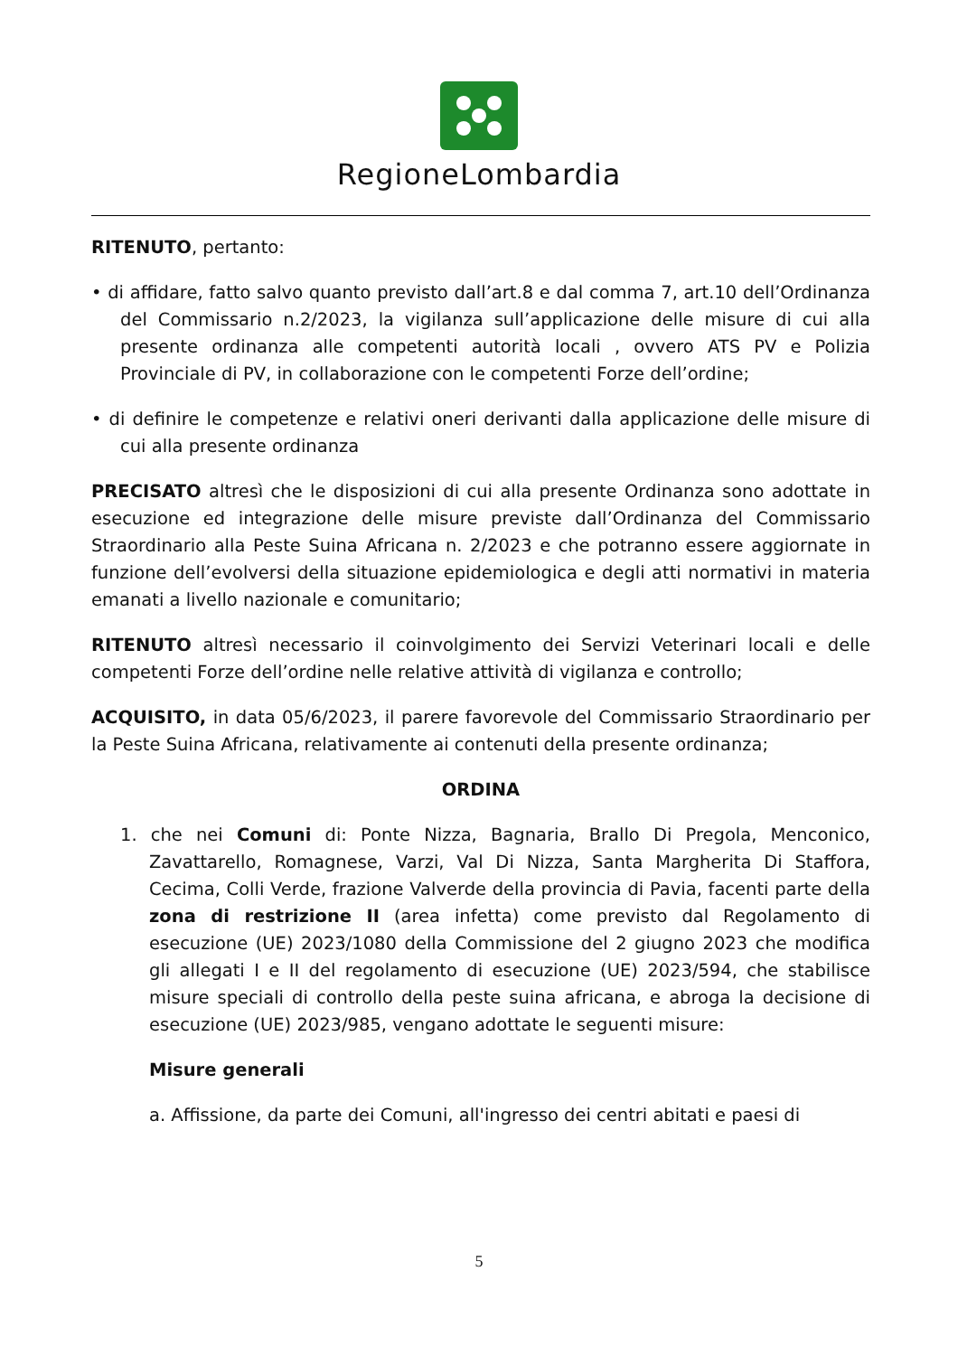RegioneLombardia
RITENUTO, pertanto:
• di affidare, fatto salvo quanto previsto dall’art.8 e dal comma 7, art.10 dell’Ordinanza del Commissario n.2/2023, la vigilanza sull’applicazione delle misure di cui alla presente ordinanza alle competenti autorità locali , ovvero ATS PV e Polizia Provinciale di PV, in collaborazione con le competenti Forze dell’ordine;
• di definire le competenze e relativi oneri derivanti dalla applicazione delle misure di cui alla presente ordinanza
PRECISATO altresì che le disposizioni di cui alla presente Ordinanza sono adottate in esecuzione ed integrazione delle misure previste dall’Ordinanza del Commissario Straordinario alla Peste Suina Africana n. 2/2023 e che potranno essere aggiornate in funzione dell’evolversi della situazione epidemiologica e degli atti normativi in materia emanati a livello nazionale e comunitario;
RITENUTO altresì necessario il coinvolgimento dei Servizi Veterinari locali e delle competenti Forze dell’ordine nelle relative attività di vigilanza e controllo;
ACQUISITO, in data 05/6/2023, il parere favorevole del Commissario Straordinario per la Peste Suina Africana, relativamente ai contenuti della presente ordinanza;
ORDINA
1. che nei Comuni di: Ponte Nizza, Bagnaria, Brallo Di Pregola, Menconico, Zavattarello, Romagnese, Varzi, Val Di Nizza, Santa Margherita Di Staffora, Cecima, Colli Verde, frazione Valverde della provincia di Pavia, facenti parte della zona di restrizione II (area infetta) come previsto dal Regolamento di esecuzione (UE) 2023/1080 della Commissione del 2 giugno 2023 che modifica gli allegati I e II del regolamento di esecuzione (UE) 2023/594, che stabilisce misure speciali di controllo della peste suina africana, e abroga la decisione di esecuzione (UE) 2023/985, vengano adottate le seguenti misure:
Misure generali
a. Affissione, da parte dei Comuni, all'ingresso dei centri abitati e paesi di
5